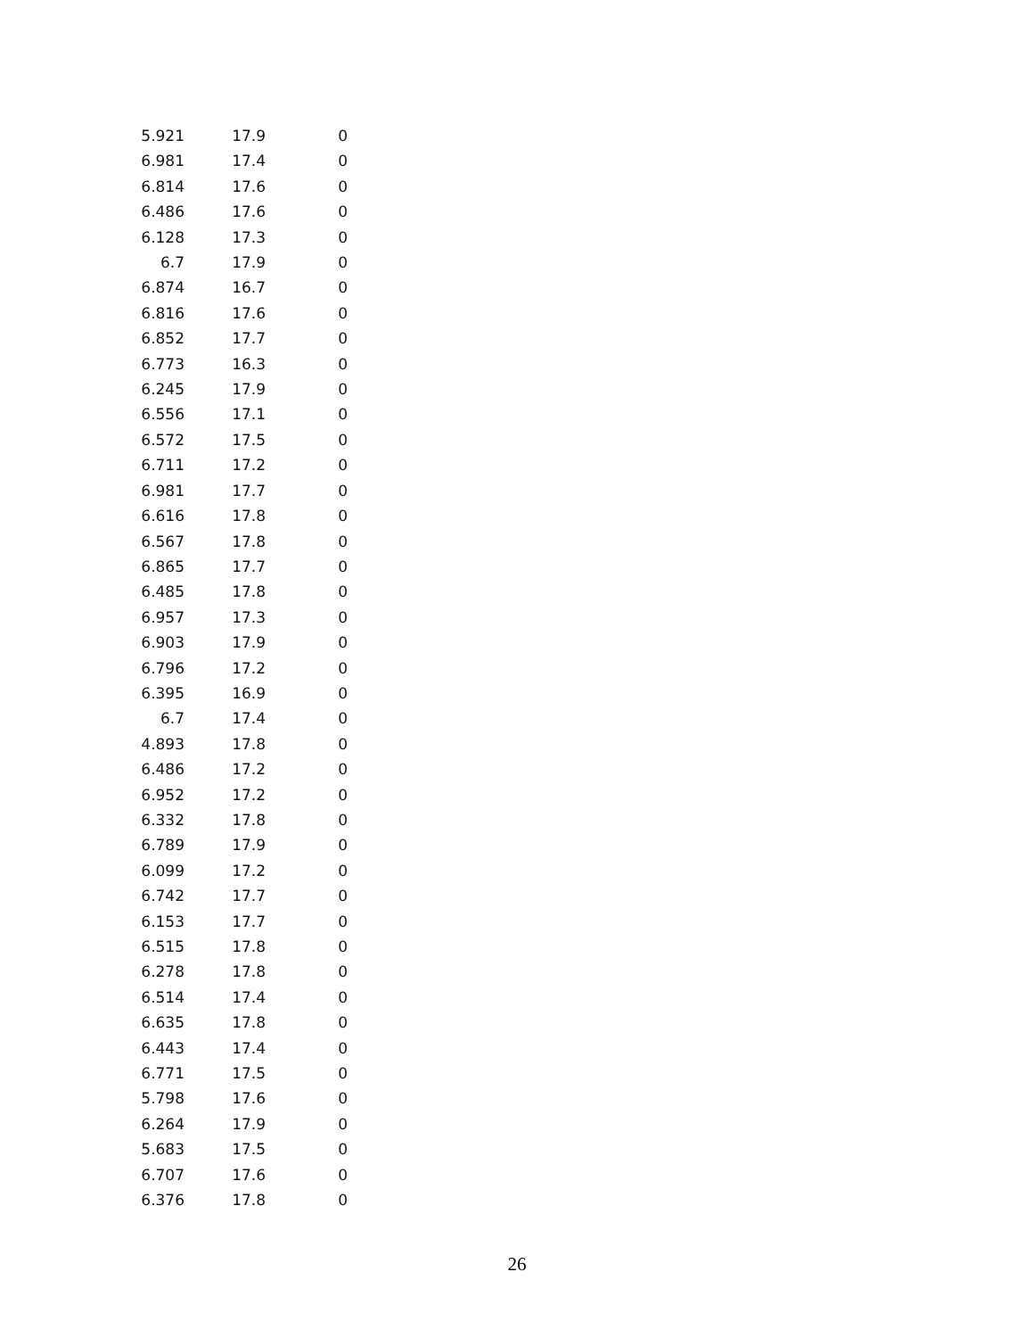| 5.921 | 17.9 | 0 |
| 6.981 | 17.4 | 0 |
| 6.814 | 17.6 | 0 |
| 6.486 | 17.6 | 0 |
| 6.128 | 17.3 | 0 |
| 6.7 | 17.9 | 0 |
| 6.874 | 16.7 | 0 |
| 6.816 | 17.6 | 0 |
| 6.852 | 17.7 | 0 |
| 6.773 | 16.3 | 0 |
| 6.245 | 17.9 | 0 |
| 6.556 | 17.1 | 0 |
| 6.572 | 17.5 | 0 |
| 6.711 | 17.2 | 0 |
| 6.981 | 17.7 | 0 |
| 6.616 | 17.8 | 0 |
| 6.567 | 17.8 | 0 |
| 6.865 | 17.7 | 0 |
| 6.485 | 17.8 | 0 |
| 6.957 | 17.3 | 0 |
| 6.903 | 17.9 | 0 |
| 6.796 | 17.2 | 0 |
| 6.395 | 16.9 | 0 |
| 6.7 | 17.4 | 0 |
| 4.893 | 17.8 | 0 |
| 6.486 | 17.2 | 0 |
| 6.952 | 17.2 | 0 |
| 6.332 | 17.8 | 0 |
| 6.789 | 17.9 | 0 |
| 6.099 | 17.2 | 0 |
| 6.742 | 17.7 | 0 |
| 6.153 | 17.7 | 0 |
| 6.515 | 17.8 | 0 |
| 6.278 | 17.8 | 0 |
| 6.514 | 17.4 | 0 |
| 6.635 | 17.8 | 0 |
| 6.443 | 17.4 | 0 |
| 6.771 | 17.5 | 0 |
| 5.798 | 17.6 | 0 |
| 6.264 | 17.9 | 0 |
| 5.683 | 17.5 | 0 |
| 6.707 | 17.6 | 0 |
| 6.376 | 17.8 | 0 |
26